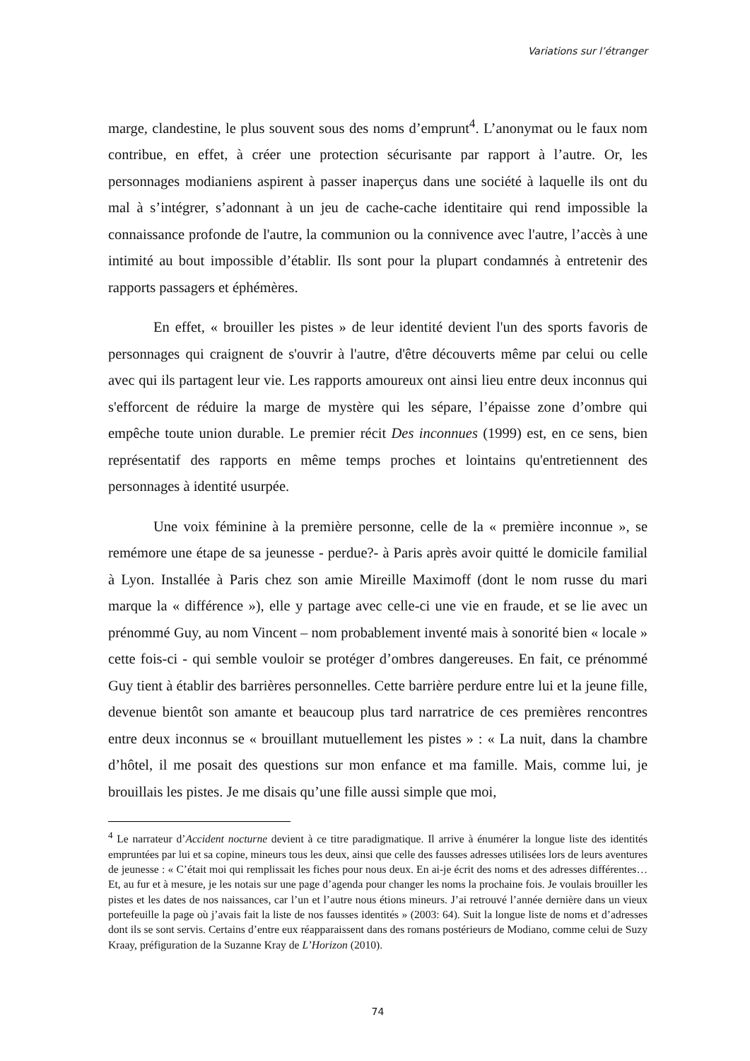Variations sur l’étranger
marge, clandestine, le plus souvent sous des noms d’emprunt<sup>4</sup>. L’anonymat ou le faux nom contribue, en effet, à créer une protection sécurisante par rapport à l’autre. Or, les personnages modianiens aspirent à passer inaperçus dans une société à laquelle ils ont du mal à s’intégrer, s’adonnant à un jeu de cache-cache identitaire qui rend impossible la connaissance profonde de l'autre, la communion ou la connivence avec l'autre, l’accès à une intimité au bout impossible d’établir. Ils sont pour la plupart condamnés à entretenir des rapports passagers et éphémères.
En effet, « brouiller les pistes » de leur identité devient l'un des sports favoris de personnages qui craignent de s'ouvrir à l'autre, d'être découverts même par celui ou celle avec qui ils partagent leur vie. Les rapports amoureux ont ainsi lieu entre deux inconnus qui s'efforcent de réduire la marge de mystère qui les sépare, l’épaisse zone d’ombre qui empêche toute union durable. Le premier récit Des inconnues (1999) est, en ce sens, bien représentatif des rapports en même temps proches et lointains qu'entretiennent des personnages à identité usurpée.
Une voix féminine à la première personne, celle de la « première inconnue », se remémore une étape de sa jeunesse - perdue?- à Paris après avoir quitté le domicile familial à Lyon. Installée à Paris chez son amie Mireille Maximoff (dont le nom russe du mari marque la « différence »), elle y partage avec celle-ci une vie en fraude, et se lie avec un prénommé Guy, au nom Vincent – nom probablement inventé mais à sonorité bien « locale » cette fois-ci - qui semble vouloir se protéger d’ombres dangereuses. En fait, ce prénommé Guy tient à établir des barrières personnelles. Cette barrière perdure entre lui et la jeune fille, devenue bientôt son amante et beaucoup plus tard narratrice de ces premières rencontres entre deux inconnus se « brouillant mutuellement les pistes » : « La nuit, dans la chambre d’hôtel, il me posait des questions sur mon enfance et ma famille. Mais, comme lui, je brouillais les pistes. Je me disais qu’une fille aussi simple que moi,
<sup>4</sup> Le narrateur d’Accident nocturne devient à ce titre paradigmatique. Il arrive à énumérer la longue liste des identités empruntées par lui et sa copine, mineurs tous les deux, ainsi que celle des fausses adresses utilisées lors de leurs aventures de jeunesse : « C’était moi qui remplissait les fiches pour nous deux. En ai-je écrit des noms et des adresses différentes… Et, au fur et à mesure, je les notais sur une page d’agenda pour changer les noms la prochaine fois. Je voulais brouiller les pistes et les dates de nos naissances, car l’un et l’autre nous étions mineurs. J’ai retrouvé l’année dernière dans un vieux portefeuille la page où j’avais fait la liste de nos fausses identités » (2003: 64). Suit la longue liste de noms et d’adresses dont ils se sont servis. Certains d’entre eux réapparaissent dans des romans postérieurs de Modiano, comme celui de Suzy Kraay, préfiguration de la Suzanne Kray de L’Horizon (2010).
74